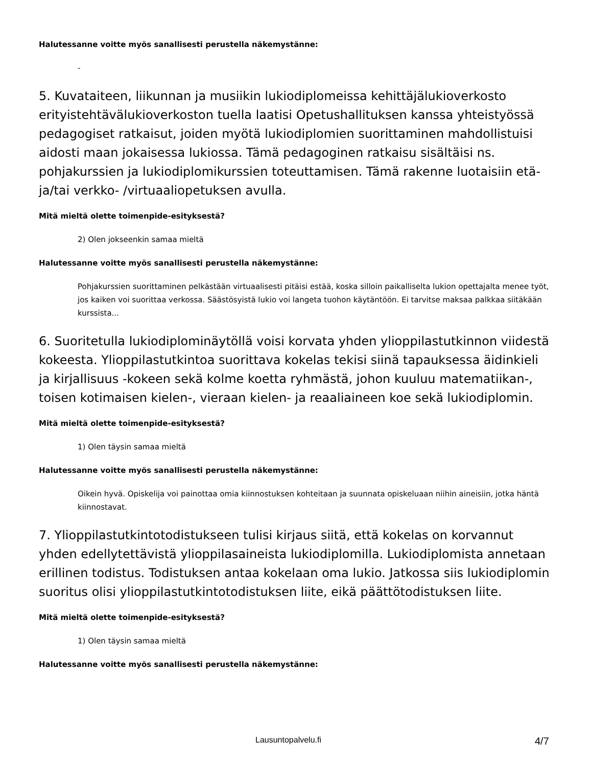Halutessanne voitte myös sanallisesti perustella näkemystänne:
-
5. Kuvataiteen, liikunnan ja musiikin lukiodiplomeissa kehittäjälukioverkosto erityistehtävälukioverkoston tuella laatisi Opetushallituksen kanssa yhteistyössä pedagogiset ratkaisut, joiden myötä lukiodiplomien suorittaminen mahdollistuisi aidosti maan jokaisessa lukiossa. Tämä pedagoginen ratkaisu sisältäisi ns. pohjakurssien ja lukiodiplomikurssien toteuttamisen. Tämä rakenne luotaisiin etä- ja/tai verkko- /virtuaaliopetuksen avulla.
Mitä mieltä olette toimenpide-esityksestä?
2) Olen jokseenkin samaa mieltä
Halutessanne voitte myös sanallisesti perustella näkemystänne:
Pohjakurssien suorittaminen pelkästään virtuaalisesti pitäisi estää, koska silloin paikalliselta lukion opettajalta menee työt, jos kaiken voi suorittaa verkossa. Säästösyistä lukio voi langeta tuohon käytäntöön. Ei tarvitse maksaa palkkaa siitäkään kurssista...
6. Suoritetulla lukiodiplominäytöllä voisi korvata yhden ylioppilastutkinnon viidestä kokeesta. Ylioppilastutkintoa suorittava kokelas tekisi siinä tapauksessa äidinkieli ja kirjallisuus -kokeen sekä kolme koetta ryhmästä, johon kuuluu matematiikan-, toisen kotimaisen kielen-, vieraan kielen- ja reaaliaineen koe sekä lukiodiplomin.
Mitä mieltä olette toimenpide-esityksestä?
1) Olen täysin samaa mieltä
Halutessanne voitte myös sanallisesti perustella näkemystänne:
Oikein hyvä. Opiskelija voi painottaa omia kiinnostuksen kohteitaan ja suunnata opiskeluaan niihin aineisiin, jotka häntä kiinnostavat.
7. Ylioppilastutkintotodistukseen tulisi kirjaus siitä, että kokelas on korvannut yhden edellytettävistä ylioppilasaineista lukiodiplomilla. Lukiodiplomista annetaan erillinen todistus. Todistuksen antaa kokelaan oma lukio. Jatkossa siis lukiodiplomin suoritus olisi ylioppilastutkintotodistuksen liite, eikä päättötodistuksen liite.
Mitä mieltä olette toimenpide-esityksestä?
1) Olen täysin samaa mieltä
Halutessanne voitte myös sanallisesti perustella näkemystänne:
Lausuntopalvelu.fi 4/7